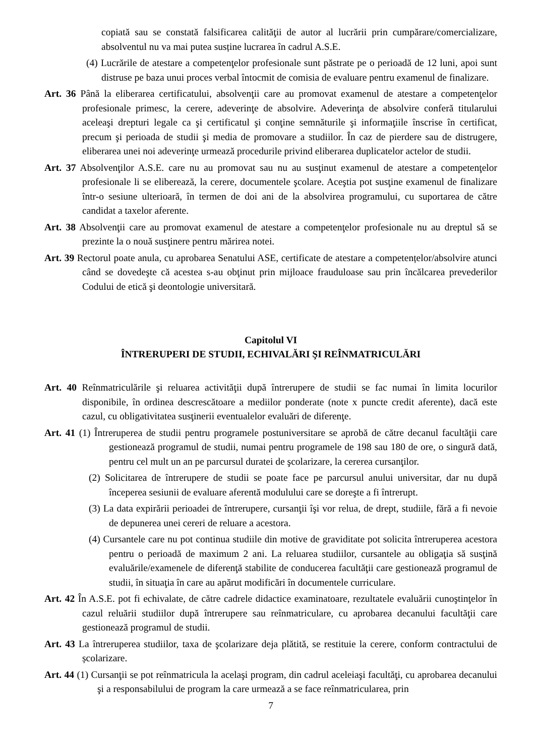copiată sau se constată falsificarea calităţii de autor al lucrării prin cumpărare/comercializare, absolventul nu va mai putea susține lucrarea în cadrul A.S.E.
(4) Lucrările de atestare a competenţelor profesionale sunt păstrate pe o perioadă de 12 luni, apoi sunt distruse pe baza unui proces verbal întocmit de comisia de evaluare pentru examenul de finalizare.
Art. 36 Până la eliberarea certificatului, absolvenţii care au promovat examenul de atestare a competenţelor profesionale primesc, la cerere, adeverinţe de absolvire. Adeverinţa de absolvire conferă titularului aceleaşi drepturi legale ca şi certificatul şi conţine semnăturile şi informaţiile înscrise în certificat, precum şi perioada de studii şi media de promovare a studiilor. În caz de pierdere sau de distrugere, eliberarea unei noi adeverinţe urmează procedurile privind eliberarea duplicatelor actelor de studii.
Art. 37 Absolvenţilor A.S.E. care nu au promovat sau nu au susţinut examenul de atestare a competenţelor profesionale li se eliberează, la cerere, documentele şcolare. Aceştia pot susţine examenul de finalizare într-o sesiune ulterioară, în termen de doi ani de la absolvirea programului, cu suportarea de către candidat a taxelor aferente.
Art. 38 Absolvenţii care au promovat examenul de atestare a competenţelor profesionale nu au dreptul să se prezinte la o nouă susţinere pentru mărirea notei.
Art. 39 Rectorul poate anula, cu aprobarea Senatului ASE, certificate de atestare a competențelor/absolvire atunci când se dovedeşte că acestea s-au obţinut prin mijloace frauduloase sau prin încălcarea prevederilor Codului de etică şi deontologie universitară.
Capitolul VI
ÎNTRERUPERI DE STUDII, ECHIVALĂRI ŞI REÎNMATRICULĂRI
Art. 40 Reînmatriculările şi reluarea activităţii după întrerupere de studii se fac numai în limita locurilor disponibile, în ordinea descrescătoare a mediilor ponderate (note x puncte credit aferente), dacă este cazul, cu obligativitatea susţinerii eventualelor evaluări de diferenţe.
Art. 41 (1) Întreruperea de studii pentru programele postuniversitare se aprobă de către decanul facultăţii care gestionează programul de studii, numai pentru programele de 198 sau 180 de ore, o singură dată, pentru cel mult un an pe parcursul duratei de şcolarizare, la cererea cursanţilor.
(2) Solicitarea de întrerupere de studii se poate face pe parcursul anului universitar, dar nu după începerea sesiunii de evaluare aferentă modulului care se doreşte a fi întrerupt.
(3) La data expirării perioadei de întrerupere, cursanţii îşi vor relua, de drept, studiile, fără a fi nevoie de depunerea unei cereri de reluare a acestora.
(4) Cursantele care nu pot continua studiile din motive de graviditate pot solicita întreruperea acestora pentru o perioadă de maximum 2 ani. La reluarea studiilor, cursantele au obligaţia să susţină evaluările/examenele de diferenţă stabilite de conducerea facultăţii care gestionează programul de studii, în situaţia în care au apărut modificări în documentele curriculare.
Art. 42 În A.S.E. pot fi echivalate, de către cadrele didactice examinatoare, rezultatele evaluării cunoştinţelor în cazul reluării studiilor după întrerupere sau reînmatriculare, cu aprobarea decanului facultăţii care gestionează programul de studii.
Art. 43 La întreruperea studiilor, taxa de şcolarizare deja plătită, se restituie la cerere, conform contractului de școlarizare.
Art. 44 (1) Cursanţii se pot reînmatricula la acelaşi program, din cadrul aceleiaşi facultăţi, cu aprobarea decanului şi a responsabilului de program la care urmează a se face reînmatricularea, prin
7